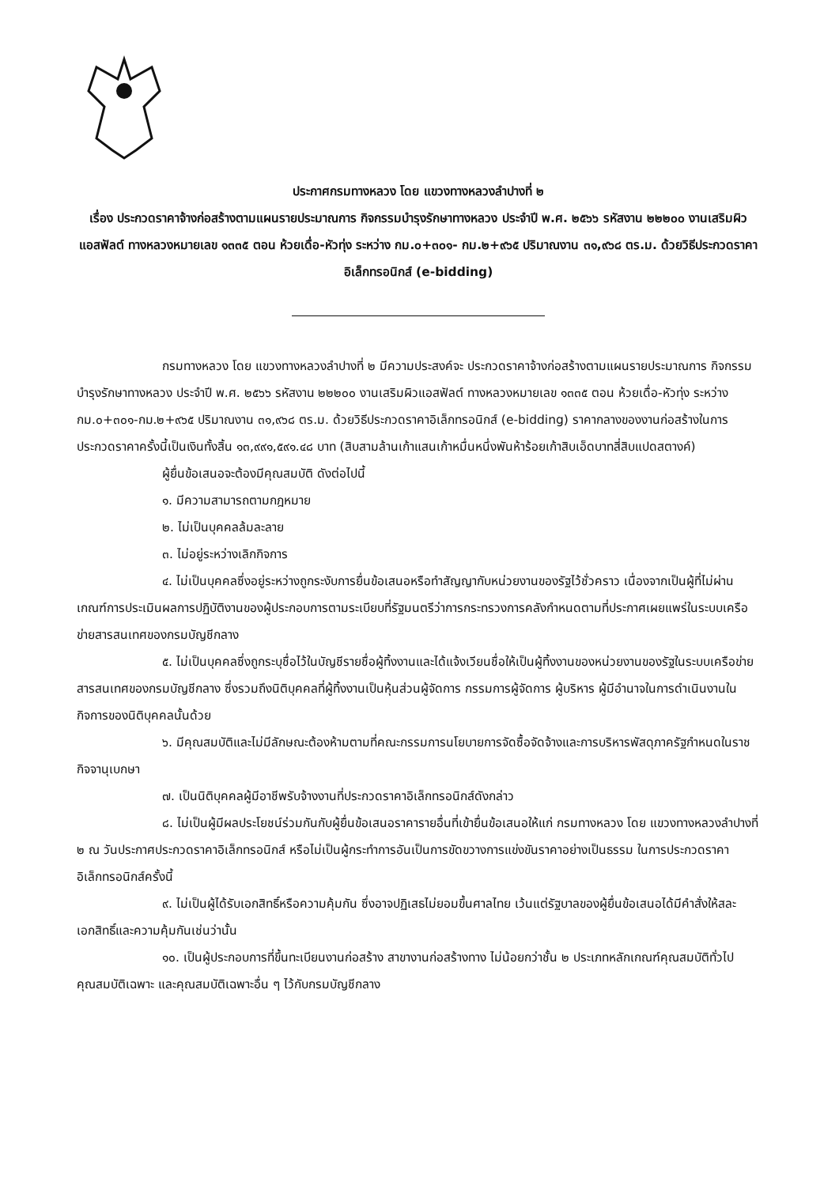ประกาศกรมทางหลวง โดย แขวงทางหลวงลำปางที่ ๒
เรื่อง ประกวดราคาจ้างก่อสร้างตามแผนรายประมาณการ กิจกรรมบำรุงรักษาทางหลวง ประจำปี พ.ศ. ๒๕๖๖ รหัสงาน ๒๒๒๐๐ งานเสริมผิวแอสฟัลต์ ทางหลวงหมายเลข ๑๓๓๕ ตอน ห้วยเดื่อ-หัวทุ่ง ระหว่าง กม.๐+๓๐๑- กม.๒+๙๖๕ ปริมาณงาน ๓๑,๙๖๘ ตร.ม. ด้วยวิธีประกวดราคาอิเล็กทรอนิกส์ (e-bidding)
กรมทางหลวง โดย แขวงทางหลวงลำปางที่ ๒ มีความประสงค์จะ ประกวดราคาจ้างก่อสร้างตามแผนรายประมาณการ กิจกรรมบำรุงรักษาทางหลวง ประจำปี พ.ศ. ๒๕๖๖ รหัสงาน ๒๒๒๐๐ งานเสริมผิวแอสฟัลต์ ทางหลวงหมายเลข ๑๓๓๕ ตอน ห้วยเดื่อ-หัวทุ่ง ระหว่าง กม.๐+๓๐๑-กม.๒+๙๖๕ ปริมาณงาน ๓๑,๙๖๘ ตร.ม. ด้วยวิธีประกวดราคาอิเล็กทรอนิกส์ (e-bidding) ราคากลางของงานก่อสร้างในการประกวดราคาครั้งนี้เป็นเงินทั้งสิ้น ๑๓,๙๙๑,๕๙๑.๔๘ บาท (สิบสามล้านเก้าแสนเก้าหมื่นหนึ่งพันห้าร้อยเก้าสิบเอ็ดบาทสี่สิบแปดสตางค์)
ผู้ยื่นข้อเสนอจะต้องมีคุณสมบัติ ดังต่อไปนี้
๑. มีความสามารถตามกฎหมาย
๒. ไม่เป็นบุคคลล้มละลาย
๓. ไม่อยู่ระหว่างเลิกกิจการ
๔. ไม่เป็นบุคคลซึ่งอยู่ระหว่างถูกระงับการยื่นข้อเสนอหรือทำสัญญากับหน่วยงานของรัฐไว้ชั่วคราว เนื่องจากเป็นผู้ที่ไม่ผ่านเกณฑ์การประเมินผลการปฏิบัติงานของผู้ประกอบการตามระเบียบที่รัฐมนตรีว่าการกระทรวงการคลังกำหนดตามที่ประกาศเผยแพร่ในระบบเครือข่ายสารสนเทศของกรมบัญชีกลาง
๕. ไม่เป็นบุคคลซึ่งถูกระบุชื่อไว้ในบัญชีรายชื่อผู้ทิ้งงานและได้แจ้งเวียนชื่อให้เป็นผู้ทิ้งงานของหน่วยงานของรัฐในระบบเครือข่ายสารสนเทศของกรมบัญชีกลาง ซึ่งรวมถึงนิติบุคคลที่ผู้ทิ้งงานเป็นหุ้นส่วนผู้จัดการ กรรมการผู้จัดการ ผู้บริหาร ผู้มีอำนาจในการดำเนินงานในกิจการของนิติบุคคลนั้นด้วย
๖. มีคุณสมบัติและไม่มีลักษณะต้องห้ามตามที่คณะกรรมการนโยบายการจัดซื้อจัดจ้างและการบริหารพัสดุภาครัฐกำหนดในราชกิจจานุเบกษา
๗. เป็นนิติบุคคลผู้มีอาชีพรับจ้างงานที่ประกวดราคาอิเล็กทรอนิกส์ดังกล่าว
๘. ไม่เป็นผู้มีผลประโยชน์ร่วมกันกับผู้ยื่นข้อเสนอราคารายอื่นที่เข้ายื่นข้อเสนอให้แก่ กรมทางหลวง โดย แขวงทางหลวงลำปางที่ ๒ ณ วันประกาศประกวดราคาอิเล็กทรอนิกส์ หรือไม่เป็นผู้กระทำการอันเป็นการขัดขวางการแข่งขันราคาอย่างเป็นธรรม ในการประกวดราคาอิเล็กทรอนิกส์ครั้งนี้
๙. ไม่เป็นผู้ได้รับเอกสิทธิ์หรือความคุ้มกัน ซึ่งอาจปฏิเสธไม่ยอมขึ้นศาลไทย เว้นแต่รัฐบาลของผู้ยื่นข้อเสนอได้มีคำสั่งให้สละเอกสิทธิ์และความคุ้มกันเช่นว่านั้น
๑๐. เป็นผู้ประกอบการที่ขึ้นทะเบียนงานก่อสร้าง สาขางานก่อสร้างทาง ไม่น้อยกว่าชั้น ๒ ประเภทหลักเกณฑ์คุณสมบัติทั่วไป คุณสมบัติเฉพาะ และคุณสมบัติเฉพาะอื่น ๆ ไว้กับกรมบัญชีกลาง